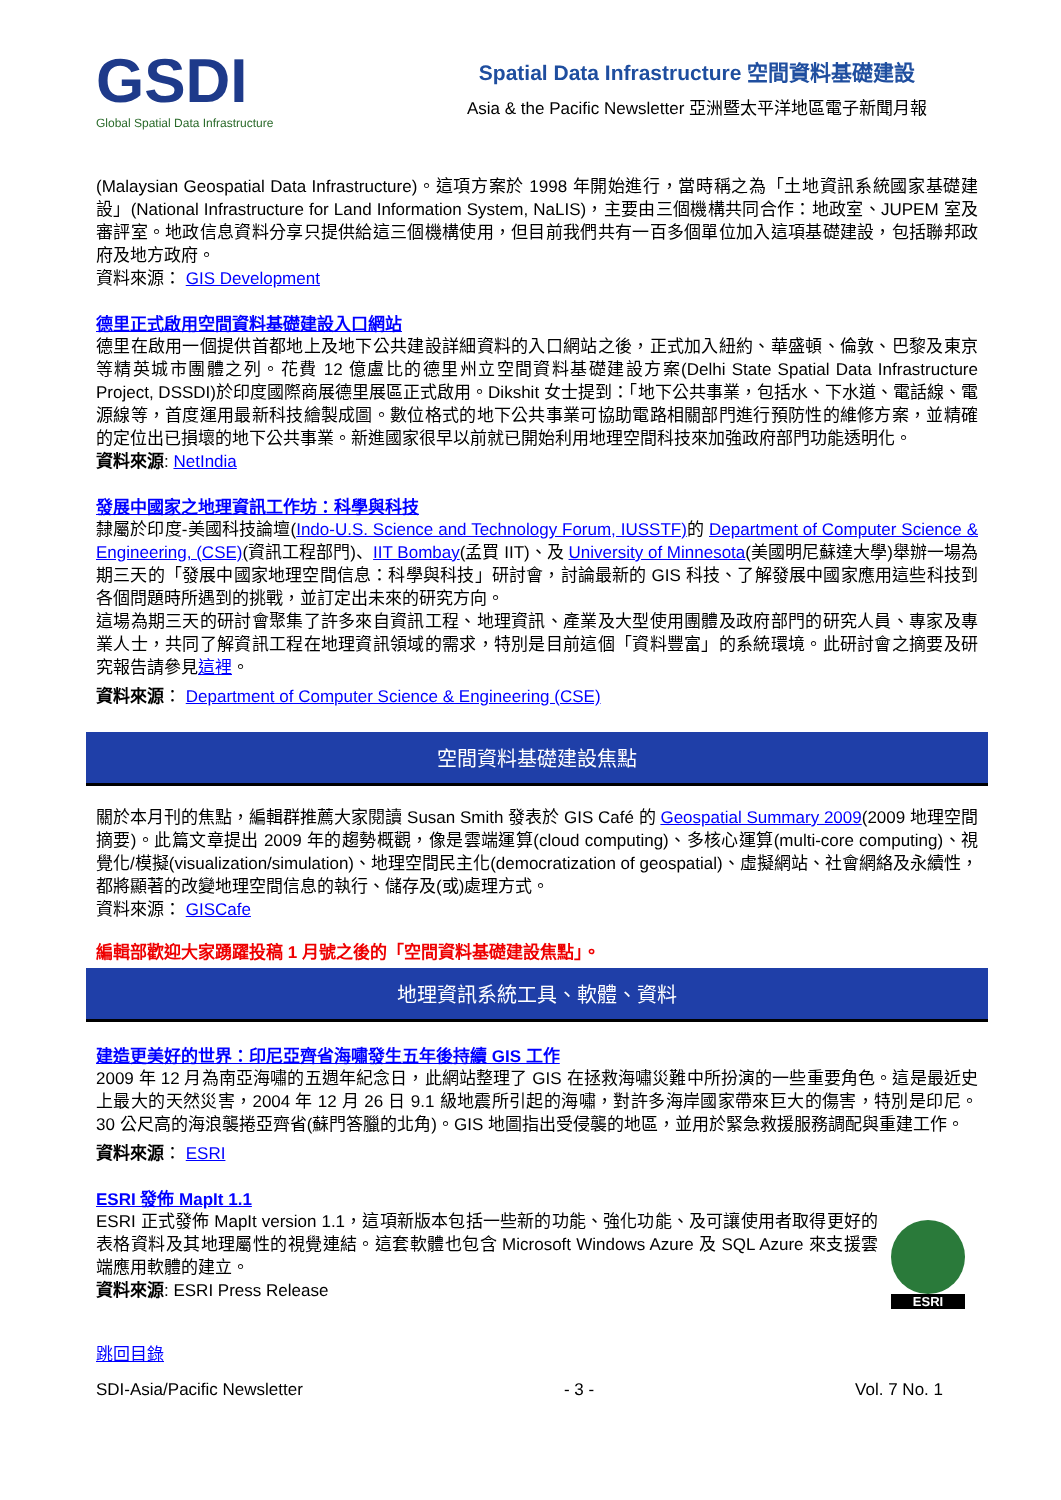GSDI
Global Spatial Data Infrastructure
Spatial Data Infrastructure 空間資料基礎建設
Asia & the Pacific Newsletter 亞洲暨太平洋地區電子新聞月報
(Malaysian Geospatial Data Infrastructure)。這項方案於 1998 年開始進行，當時稱之為「土地資訊系統國家基礎建設」(National Infrastructure for Land Information System, NaLIS)，主要由三個機構共同合作：地政室、JUPEM 室及審評室。地政信息資料分享只提供給這三個機構使用，但目前我們共有一百多個單位加入這項基礎建設，包括聯邦政府及地方政府。
資料來源： GIS Development
德里正式啟用空間資料基礎建設入口網站
德里在啟用一個提供首都地上及地下公共建設詳細資料的入口網站之後，正式加入紐約、華盛頓、倫敦、巴黎及東京等精英城市團體之列。花費 12 億盧比的德里州立空間資料基礎建設方案(Delhi State Spatial Data Infrastructure Project, DSSDI)於印度國際商展德里展區正式啟用。Dikshit 女士提到：「地下公共事業，包括水、下水道、電話線、電源線等，首度運用最新科技繪製成圖。數位格式的地下公共事業可協助電路相關部門進行預防性的維修方案，並精確的定位出已損壞的地下公共事業。新進國家很早以前就已開始利用地理空間科技來加強政府部門功能透明化。
資料來源: NetIndia
發展中國家之地理資訊工作坊：科學與科技
隸屬於印度-美國科技論壇(Indo-U.S. Science and Technology Forum, IUSSTF) 的 Department of Computer Science & Engineering, (CSE)(資訊工程部門)、IIT Bombay(孟買 IIT)、及 University of Minnesota(美國明尼蘇達大學)舉辦一場為期三天的「發展中國家地理空間信息：科學與科技」研討會，討論最新的 GIS 科技、了解發展中國家應用這些科技到各個問題時所遇到的挑戰，並訂定出未來的研究方向。
這場為期三天的研討會聚集了許多來自資訊工程、地理資訊、產業及大型使用團體及政府部門的研究人員、專家及專業人士，共同了解資訊工程在地理資訊領域的需求，特別是目前這個「資料豐富」的系統環境。此研討會之摘要及研究報告請參見這裡。
資料來源： Department of Computer Science & Engineering (CSE)
空間資料基礎建設焦點
關於本月刊的焦點，編輯群推薦大家閱讀 Susan Smith 發表於 GIS Café 的 Geospatial Summary 2009(2009 地理空間摘要)。此篇文章提出 2009 年的趨勢概觀，像是雲端運算(cloud computing)、多核心運算(multi-core computing)、視覺化/模擬(visualization/simulation)、地理空間民主化(democratization of geospatial)、虛擬網站、社會網絡及永續性，都將顯著的改變地理空間信息的執行、儲存及(或)處理方式。
資料來源： GISCafe
編輯部歡迎大家踴躍投稿 1 月號之後的「空間資料基礎建設焦點」。
地理資訊系統工具、軟體、資料
建造更美好的世界：印尼亞齊省海嘯發生五年後持續 GIS 工作
2009 年 12 月為南亞海嘯的五週年紀念日，此網站整理了 GIS 在拯救海嘯災難中所扮演的一些重要角色。這是最近史上最大的天然災害，2004 年 12 月 26 日 9.1 級地震所引起的海嘯，對許多海岸國家帶來巨大的傷害，特別是印尼。30 公尺高的海浪襲捲亞齊省(蘇門答臘的北角)。GIS 地圖指出受侵襲的地區，並用於緊急救援服務調配與重建工作。
資料來源： ESRI
ESRI 發佈 MapIt 1.1
ESRI 正式發佈 MapIt version 1.1，這項新版本包括一些新的功能、強化功能、及可讓使用者取得更好的表格資料及其地理屬性的視覺連結。這套軟體也包含 Microsoft Windows Azure 及 SQL Azure 來支援雲端應用軟體的建立。
資料來源: ESRI Press Release
ESRI
跳回目錄
SDI-Asia/Pacific Newsletter - 3 - Vol. 7 No. 1